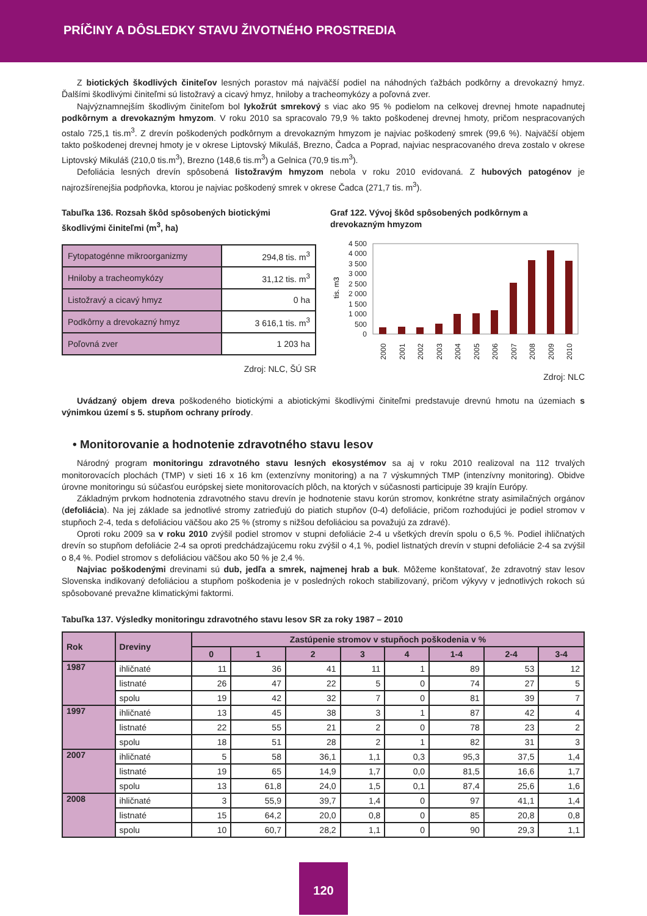PRÍČINY A DÔSLEDKY STAVU ŽIVOTNÉHO PROSTREDIA
Z biotických škodlivých činiteľov lesných porastov má najväčší podiel na náhodných ťažbách podkôrny a drevokazný hmyz. Ďalšími škodlivými činiteľmi sú listožravý a cicavý hmyz, hniloby a tracheomykózy a poľovná zver.
Najvýznamnejším škodlivým činiteľom bol lykožrút smrekový s viac ako 95 % podielom na celkovej drevnej hmote napadnutej podkôrnym a drevokazným hmyzom. V roku 2010 sa spracovalo 79,9 % takto poškodenej drevnej hmoty, pričom nespracovaných ostalo 725,1 tis.m<sup>3</sup>. Z drevín poškodených podkôrnym a drevokazným hmyzom je najviac poškodený smrek (99,6 %). Najväčší objem takto poškodenej drevnej hmoty je v okrese Liptovský Mikuláš, Brezno, Čadca a Poprad, najviac nespracovaného dreva zostalo v okrese Liptovský Mikuláš (210,0 tis.m<sup>3</sup>), Brezno (148,6 tis.m<sup>3</sup>) a Gelnica (70,9 tis.m<sup>3</sup>).
Defoliácia lesných drevín spôsobená listožravým hmyzom nebola v roku 2010 evidovaná. Z hubových patogénov je najrozšírenejšia podpňovka, ktorou je najviac poškodený smrek v okrese Čadca (271,7 tis. m<sup>3</sup>).
Tabuľka 136. Rozsah škôd spôsobených biotickými škodlivými činiteľmi (m<sup>3</sup>, ha)
| Fytopatogénne mikroorganizmy | 294,8 tis. m<sup>3</sup> |
| Hniloby a tracheomykózy | 31,12 tis. m<sup>3</sup> |
| Listožravý a cicavý hmyz | 0 ha |
| Podkôrny a drevokazný hmyz | 3 616,1 tis. m<sup>3</sup> |
| Poľovná zver | 1 203 ha |
Zdroj: NLC, ŠÚ SR
Graf 122. Vývoj škôd spôsobených podkôrnym a drevokazným hmyzom
tis. m3
4 500
4 000
3 500
3 000
2 500
2 000
1 500
1 000
500
0
2000
2001
2002
2003
2004
2005
2006
2007
2008
2009
2010
Zdroj: NLC
Uvádzaný objem dreva poškodeného biotickými a abiotickými škodlivými činiteľmi predstavuje drevnú hmotu na územiach s výnimkou území s 5. stupňom ochrany prírody.
• Monitorovanie a hodnotenie zdravotného stavu lesov
Národný program monitoringu zdravotného stavu lesných ekosystémov sa aj v roku 2010 realizoval na 112 trvalých monitorovacích plochách (TMP) v sieti 16 x 16 km (extenzívny monitoring) a na 7 výskumných TMP (intenzívny monitoring). Obidve úrovne monitoringu sú súčasťou európskej siete monitorovacích plôch, na ktorých v súčasnosti participuje 39 krajín Európy.
Základným prvkom hodnotenia zdravotného stavu drevín je hodnotenie stavu korún stromov, konkrétne straty asimilačných orgánov (defoliácia). Na jej základe sa jednotlivé stromy zatrieďujú do piatich stupňov (0-4) defoliácie, pričom rozhodujúci je podiel stromov v stupňoch 2-4, teda s defoliáciou väčšou ako 25 % (stromy s nižšou defoliáciou sa považujú za zdravé).
Oproti roku 2009 sa v roku 2010 zvýšil podiel stromov v stupni defoliácie 2-4 u všetkých drevín spolu o 6,5 %. Podiel ihličnatých drevín so stupňom defoliácie 2-4 sa oproti predchádzajúcemu roku zvýšil o 4,1 %, podiel listnatých drevín v stupni defoliácie 2-4 sa zvýšil o 8,4 %. Podiel stromov s defoliáciou väčšou ako 50 % je 2,4 %.
Najviac poškodenými drevinami sú dub, jedľa a smrek, najmenej hrab a buk. Môžeme konštatovať, že zdravotný stav lesov Slovenska indikovaný defoliáciou a stupňom poškodenia je v posledných rokoch stabilizovaný, pričom výkyvy v jednotlivých rokoch sú spôsobované prevažne klimatickými faktormi.
Tabuľka 137. Výsledky monitoringu zdravotného stavu lesov SR za roky 1987 – 2010
| Rok | Dreviny | Zastúpenie stromov v stupňoch poškodenia v % | | | | | | | |
| --- | --- | --- | --- | --- | --- | --- | --- | --- | --- |
| | | 0 | 1 | 2 | 3 | 4 | 1-4 | 2-4 | 3-4 |
| 1987 | ihličnaté | 11 | 36 | 41 | 11 | 1 | 89 | 53 | 12 |
| | listnaté | 26 | 47 | 22 | 5 | 0 | 74 | 27 | 5 |
| | spolu | 19 | 42 | 32 | 7 | 0 | 81 | 39 | 7 |
| 1997 | ihličnaté | 13 | 45 | 38 | 3 | 1 | 87 | 42 | 4 |
| | listnaté | 22 | 55 | 21 | 2 | 0 | 78 | 23 | 2 |
| | spolu | 18 | 51 | 28 | 2 | 1 | 82 | 31 | 3 |
| 2007 | ihličnaté | 5 | 58 | 36,1 | 1,1 | 0,3 | 95,3 | 37,5 | 1,4 |
| | listnaté | 19 | 65 | 14,9 | 1,7 | 0,0 | 81,5 | 16,6 | 1,7 |
| | spolu | 13 | 61,8 | 24,0 | 1,5 | 0,1 | 87,4 | 25,6 | 1,6 |
| 2008 | ihličnaté | 3 | 55,9 | 39,7 | 1,4 | 0 | 97 | 41,1 | 1,4 |
| | listnaté | 15 | 64,2 | 20,0 | 0,8 | 0 | 85 | 20,8 | 0,8 |
| | spolu | 10 | 60,7 | 28,2 | 1,1 | 0 | 90 | 29,3 | 1,1 |
120